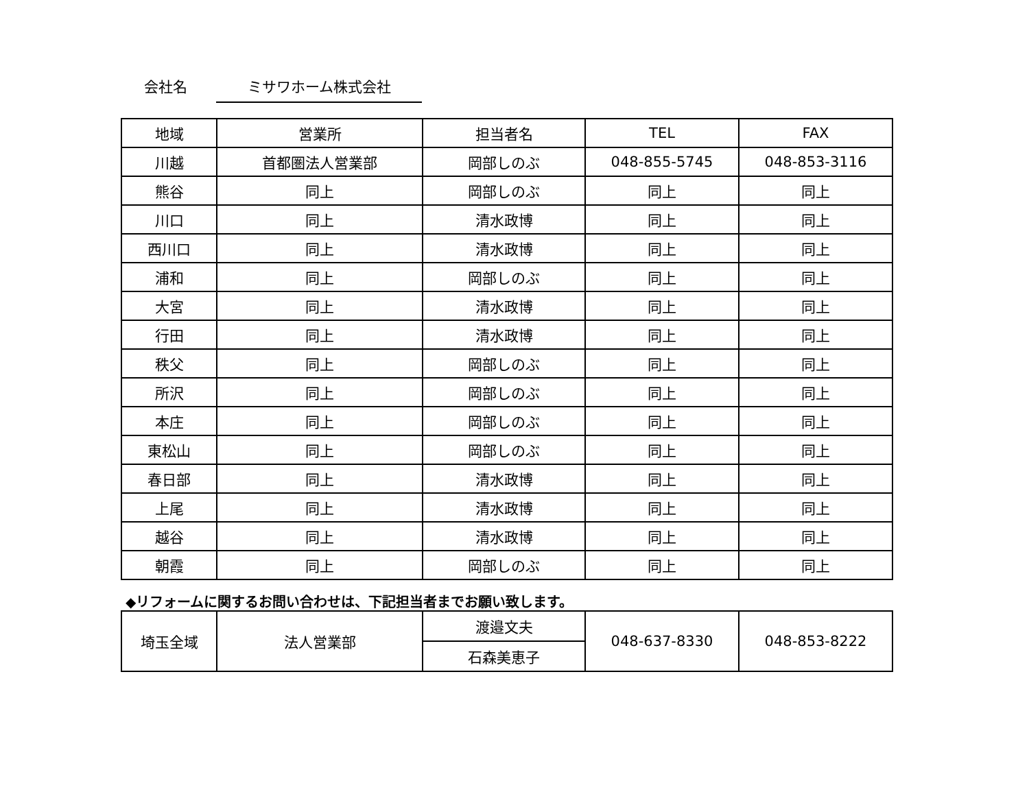会社名 ミサワホーム株式会社
| 地域 | 営業所 | 担当者名 | TEL | FAX |
| --- | --- | --- | --- | --- |
| 川越 | 首都圏法人営業部 | 岡部しのぶ | 048-855-5745 | 048-853-3116 |
| 熊谷 | 同上 | 岡部しのぶ | 同上 | 同上 |
| 川口 | 同上 | 清水政博 | 同上 | 同上 |
| 西川口 | 同上 | 清水政博 | 同上 | 同上 |
| 浦和 | 同上 | 岡部しのぶ | 同上 | 同上 |
| 大宮 | 同上 | 清水政博 | 同上 | 同上 |
| 行田 | 同上 | 清水政博 | 同上 | 同上 |
| 秩父 | 同上 | 岡部しのぶ | 同上 | 同上 |
| 所沢 | 同上 | 岡部しのぶ | 同上 | 同上 |
| 本庄 | 同上 | 岡部しのぶ | 同上 | 同上 |
| 東松山 | 同上 | 岡部しのぶ | 同上 | 同上 |
| 春日部 | 同上 | 清水政博 | 同上 | 同上 |
| 上尾 | 同上 | 清水政博 | 同上 | 同上 |
| 越谷 | 同上 | 清水政博 | 同上 | 同上 |
| 朝霞 | 同上 | 岡部しのぶ | 同上 | 同上 |
◆リフォームに関するお問い合わせは、下記担当者までお願い致します。
| 埼玉全域 | 法人営業部 | 渡邉文夫 | 048-637-8330 | 048-853-8222 |
| | | 石森美恵子 | | |